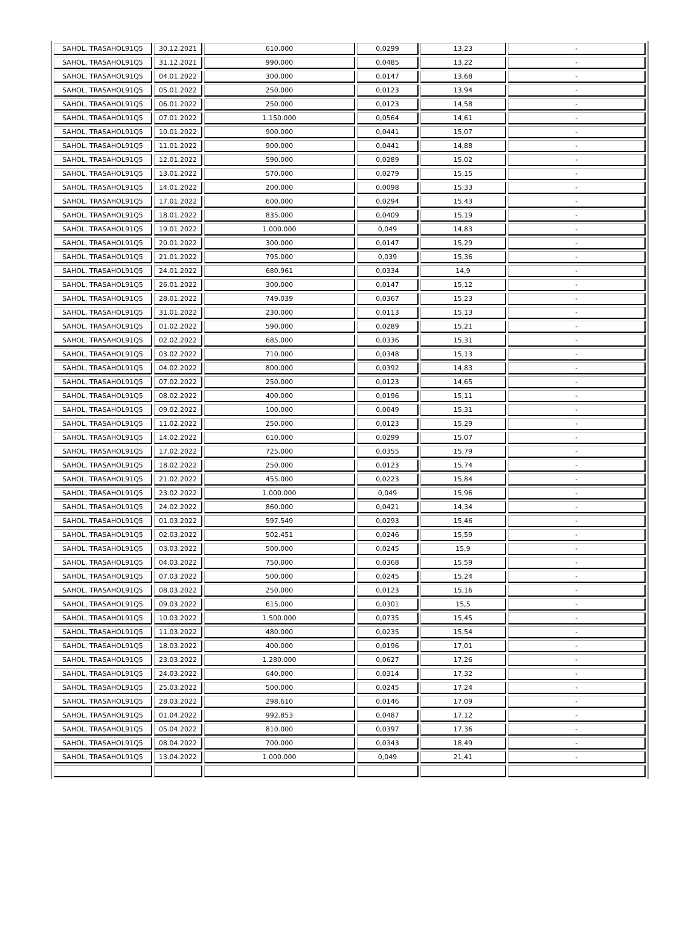| SAHOL, TRASAHOL91Q5 | 30.12.2021 | 610.000 | 0,0299 | 13,23 | - |
| SAHOL, TRASAHOL91Q5 | 31.12.2021 | 990.000 | 0,0485 | 13,22 | - |
| SAHOL, TRASAHOL91Q5 | 04.01.2022 | 300.000 | 0,0147 | 13,68 | - |
| SAHOL, TRASAHOL91Q5 | 05.01.2022 | 250.000 | 0,0123 | 13,94 | - |
| SAHOL, TRASAHOL91Q5 | 06.01.2022 | 250.000 | 0,0123 | 14,58 | - |
| SAHOL, TRASAHOL91Q5 | 07.01.2022 | 1.150.000 | 0,0564 | 14,61 | - |
| SAHOL, TRASAHOL91Q5 | 10.01.2022 | 900.000 | 0,0441 | 15,07 | - |
| SAHOL, TRASAHOL91Q5 | 11.01.2022 | 900.000 | 0,0441 | 14,88 | - |
| SAHOL, TRASAHOL91Q5 | 12.01.2022 | 590.000 | 0,0289 | 15,02 | - |
| SAHOL, TRASAHOL91Q5 | 13.01.2022 | 570.000 | 0,0279 | 15,15 | - |
| SAHOL, TRASAHOL91Q5 | 14.01.2022 | 200.000 | 0,0098 | 15,33 | - |
| SAHOL, TRASAHOL91Q5 | 17.01.2022 | 600.000 | 0,0294 | 15,43 | - |
| SAHOL, TRASAHOL91Q5 | 18.01.2022 | 835.000 | 0,0409 | 15,19 | - |
| SAHOL, TRASAHOL91Q5 | 19.01.2022 | 1.000.000 | 0,049 | 14,83 | - |
| SAHOL, TRASAHOL91Q5 | 20.01.2022 | 300.000 | 0,0147 | 15,29 | - |
| SAHOL, TRASAHOL91Q5 | 21.01.2022 | 795.000 | 0,039 | 15,36 | - |
| SAHOL, TRASAHOL91Q5 | 24.01.2022 | 680.961 | 0,0334 | 14,9 | - |
| SAHOL, TRASAHOL91Q5 | 26.01.2022 | 300.000 | 0,0147 | 15,12 | - |
| SAHOL, TRASAHOL91Q5 | 28.01.2022 | 749.039 | 0,0367 | 15,23 | - |
| SAHOL, TRASAHOL91Q5 | 31.01.2022 | 230.000 | 0,0113 | 15,13 | - |
| SAHOL, TRASAHOL91Q5 | 01.02.2022 | 590.000 | 0,0289 | 15,21 | - |
| SAHOL, TRASAHOL91Q5 | 02.02.2022 | 685.000 | 0,0336 | 15,31 | - |
| SAHOL, TRASAHOL91Q5 | 03.02.2022 | 710.000 | 0,0348 | 15,13 | - |
| SAHOL, TRASAHOL91Q5 | 04.02.2022 | 800.000 | 0,0392 | 14,83 | - |
| SAHOL, TRASAHOL91Q5 | 07.02.2022 | 250.000 | 0,0123 | 14,65 | - |
| SAHOL, TRASAHOL91Q5 | 08.02.2022 | 400.000 | 0,0196 | 15,11 | - |
| SAHOL, TRASAHOL91Q5 | 09.02.2022 | 100.000 | 0,0049 | 15,31 | - |
| SAHOL, TRASAHOL91Q5 | 11.02.2022 | 250.000 | 0,0123 | 15,29 | - |
| SAHOL, TRASAHOL91Q5 | 14.02.2022 | 610.000 | 0,0299 | 15,07 | - |
| SAHOL, TRASAHOL91Q5 | 17.02.2022 | 725.000 | 0,0355 | 15,79 | - |
| SAHOL, TRASAHOL91Q5 | 18.02.2022 | 250.000 | 0,0123 | 15,74 | - |
| SAHOL, TRASAHOL91Q5 | 21.02.2022 | 455.000 | 0,0223 | 15,84 | - |
| SAHOL, TRASAHOL91Q5 | 23.02.2022 | 1.000.000 | 0,049 | 15,96 | - |
| SAHOL, TRASAHOL91Q5 | 24.02.2022 | 860.000 | 0,0421 | 14,34 | - |
| SAHOL, TRASAHOL91Q5 | 01.03.2022 | 597.549 | 0,0293 | 15,46 | - |
| SAHOL, TRASAHOL91Q5 | 02.03.2022 | 502.451 | 0,0246 | 15,59 | - |
| SAHOL, TRASAHOL91Q5 | 03.03.2022 | 500.000 | 0,0245 | 15,9 | - |
| SAHOL, TRASAHOL91Q5 | 04.03.2022 | 750.000 | 0,0368 | 15,59 | - |
| SAHOL, TRASAHOL91Q5 | 07.03.2022 | 500.000 | 0,0245 | 15,24 | - |
| SAHOL, TRASAHOL91Q5 | 08.03.2022 | 250.000 | 0,0123 | 15,16 | - |
| SAHOL, TRASAHOL91Q5 | 09.03.2022 | 615.000 | 0,0301 | 15,5 | - |
| SAHOL, TRASAHOL91Q5 | 10.03.2022 | 1.500.000 | 0,0735 | 15,45 | - |
| SAHOL, TRASAHOL91Q5 | 11.03.2022 | 480.000 | 0,0235 | 15,54 | - |
| SAHOL, TRASAHOL91Q5 | 18.03.2022 | 400.000 | 0,0196 | 17,01 | - |
| SAHOL, TRASAHOL91Q5 | 23.03.2022 | 1.280.000 | 0,0627 | 17,26 | - |
| SAHOL, TRASAHOL91Q5 | 24.03.2022 | 640.000 | 0,0314 | 17,32 | - |
| SAHOL, TRASAHOL91Q5 | 25.03.2022 | 500.000 | 0,0245 | 17,24 | - |
| SAHOL, TRASAHOL91Q5 | 28.03.2022 | 298.610 | 0,0146 | 17,09 | - |
| SAHOL, TRASAHOL91Q5 | 01.04.2022 | 992.853 | 0,0487 | 17,12 | - |
| SAHOL, TRASAHOL91Q5 | 05.04.2022 | 810.000 | 0,0397 | 17,36 | - |
| SAHOL, TRASAHOL91Q5 | 08.04.2022 | 700.000 | 0,0343 | 18,49 | - |
| SAHOL, TRASAHOL91Q5 | 13.04.2022 | 1.000.000 | 0,049 | 21,41 | - |